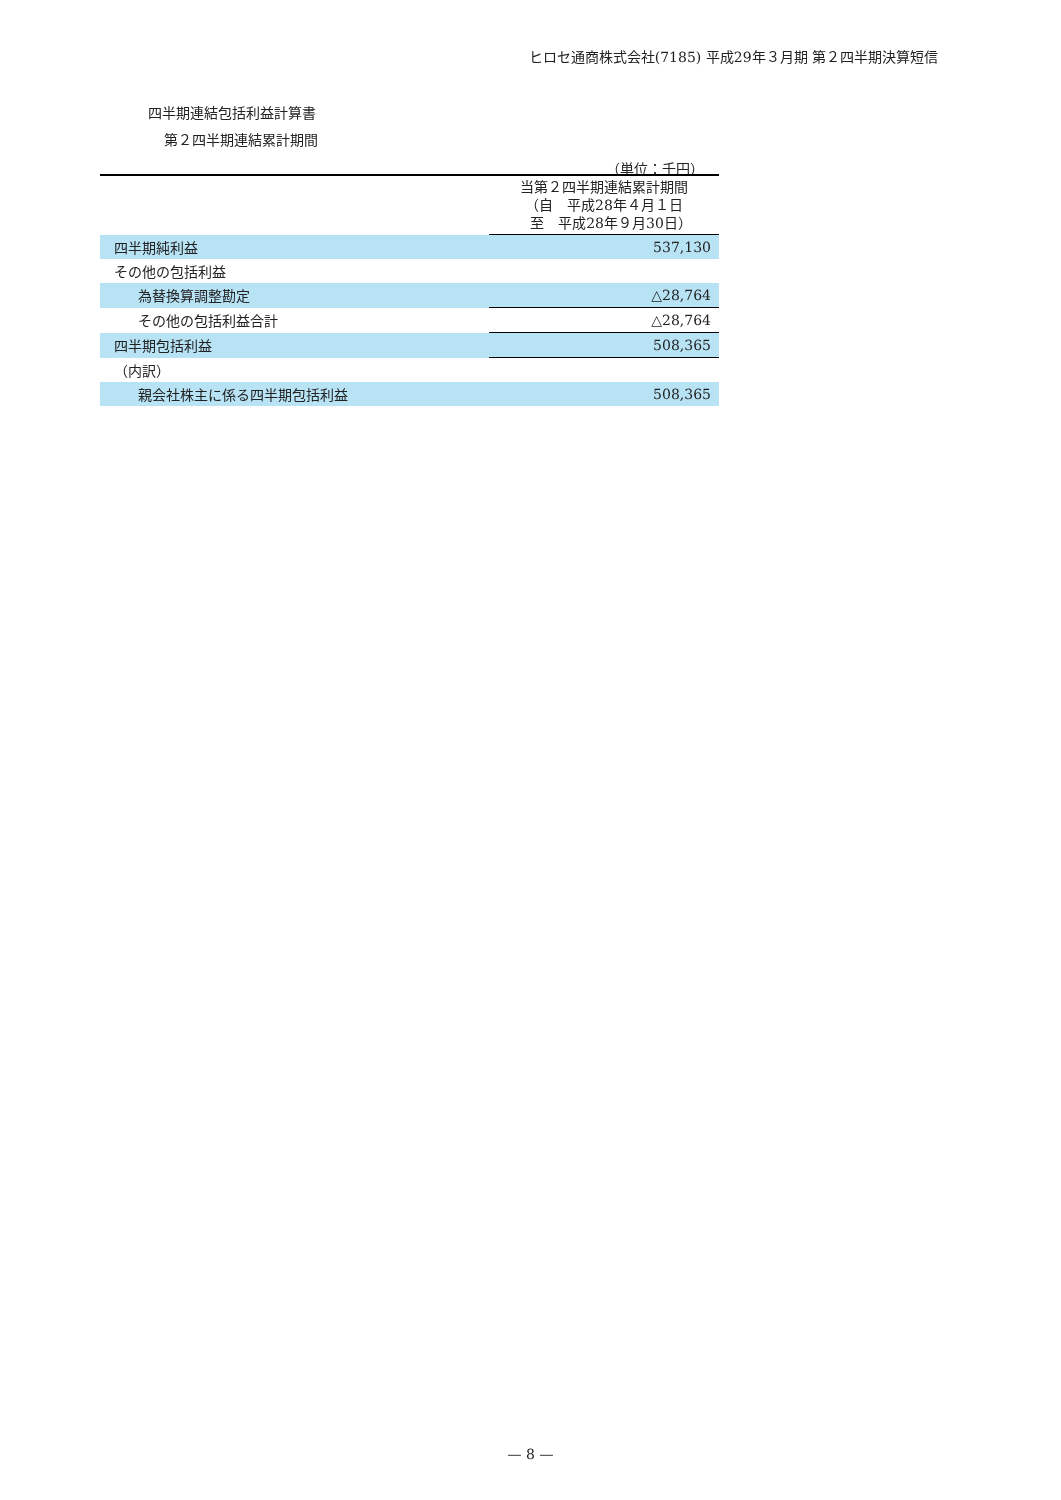ヒロセ通商株式会社(7185) 平成29年３月期 第２四半期決算短信
四半期連結包括利益計算書
第２四半期連結累計期間
（単位：千円）
| | 当第２四半期連結累計期間 （自 平成28年４月１日 至 平成28年９月30日） |
| --- | --- |
| 四半期純利益 | 537,130 |
| その他の包括利益 | |
| 為替換算調整勘定 | △28,764 |
| その他の包括利益合計 | △28,764 |
| 四半期包括利益 | 508,365 |
| （内訳） | |
| 親会社株主に係る四半期包括利益 | 508,365 |
— 8 —